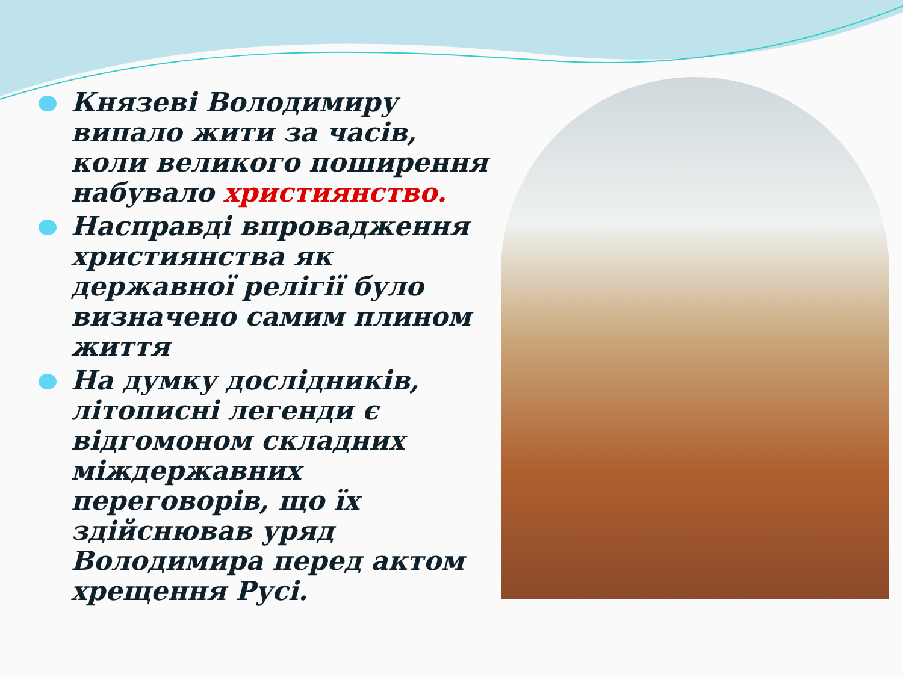Князеві Володимиру випало жити за часів, коли великого поширення набувало християнство.
Насправді впровадження християнства як державної релігії було визначено самим плином життя
На думку дослідників, літописні легенди є відгомоном складних міждержавних переговорів, що їх здійснював уряд Володимира перед актом хрещення Русі.